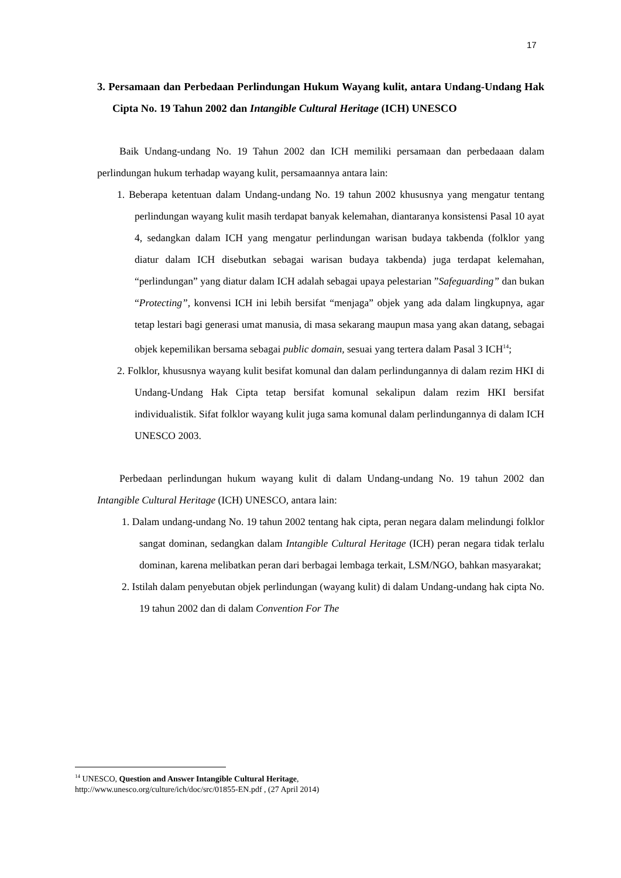17
3. Persamaan dan Perbedaan Perlindungan Hukum Wayang kulit, antara Undang-Undang Hak Cipta No. 19 Tahun 2002 dan Intangible Cultural Heritage (ICH) UNESCO
Baik Undang-undang No. 19 Tahun 2002 dan ICH memiliki persamaan dan perbedaaan dalam perlindungan hukum terhadap wayang kulit, persamaannya antara lain:
1. Beberapa ketentuan dalam Undang-undang No. 19 tahun 2002 khususnya yang mengatur tentang perlindungan wayang kulit masih terdapat banyak kelemahan, diantaranya konsistensi Pasal 10 ayat 4, sedangkan dalam ICH yang mengatur perlindungan warisan budaya takbenda (folklor yang diatur dalam ICH disebutkan sebagai warisan budaya takbenda) juga terdapat kelemahan, “perlindungan” yang diatur dalam ICH adalah sebagai upaya pelestarian ”Safeguarding” dan bukan “Protecting”, konvensi ICH ini lebih bersifat “menjaga” objek yang ada dalam lingkupnya, agar tetap lestari bagi generasi umat manusia, di masa sekarang maupun masa yang akan datang, sebagai objek kepemilikan bersama sebagai public domain, sesuai yang tertera dalam Pasal 3 ICH<sup>14</sup>;
2. Folklor, khususnya wayang kulit besifat komunal dan dalam perlindungannya di dalam rezim HKI di Undang-Undang Hak Cipta tetap bersifat komunal sekalipun dalam rezim HKI bersifat individualistik. Sifat folklor wayang kulit juga sama komunal dalam perlindungannya di dalam ICH UNESCO 2003.
Perbedaan perlindungan hukum wayang kulit di dalam Undang-undang No. 19 tahun 2002 dan Intangible Cultural Heritage (ICH) UNESCO, antara lain:
1. Dalam undang-undang No. 19 tahun 2002 tentang hak cipta, peran negara dalam melindungi folklor sangat dominan, sedangkan dalam Intangible Cultural Heritage (ICH) peran negara tidak terlalu dominan, karena melibatkan peran dari berbagai lembaga terkait, LSM/NGO, bahkan masyarakat;
2. Istilah dalam penyebutan objek perlindungan (wayang kulit) di dalam Undang-undang hak cipta No. 19 tahun 2002 dan di dalam Convention For The
<sup>14</sup> UNESCO, Question and Answer Intangible Cultural Heritage,
http://www.unesco.org/culture/ich/doc/src/01855-EN.pdf , (27 April 2014)